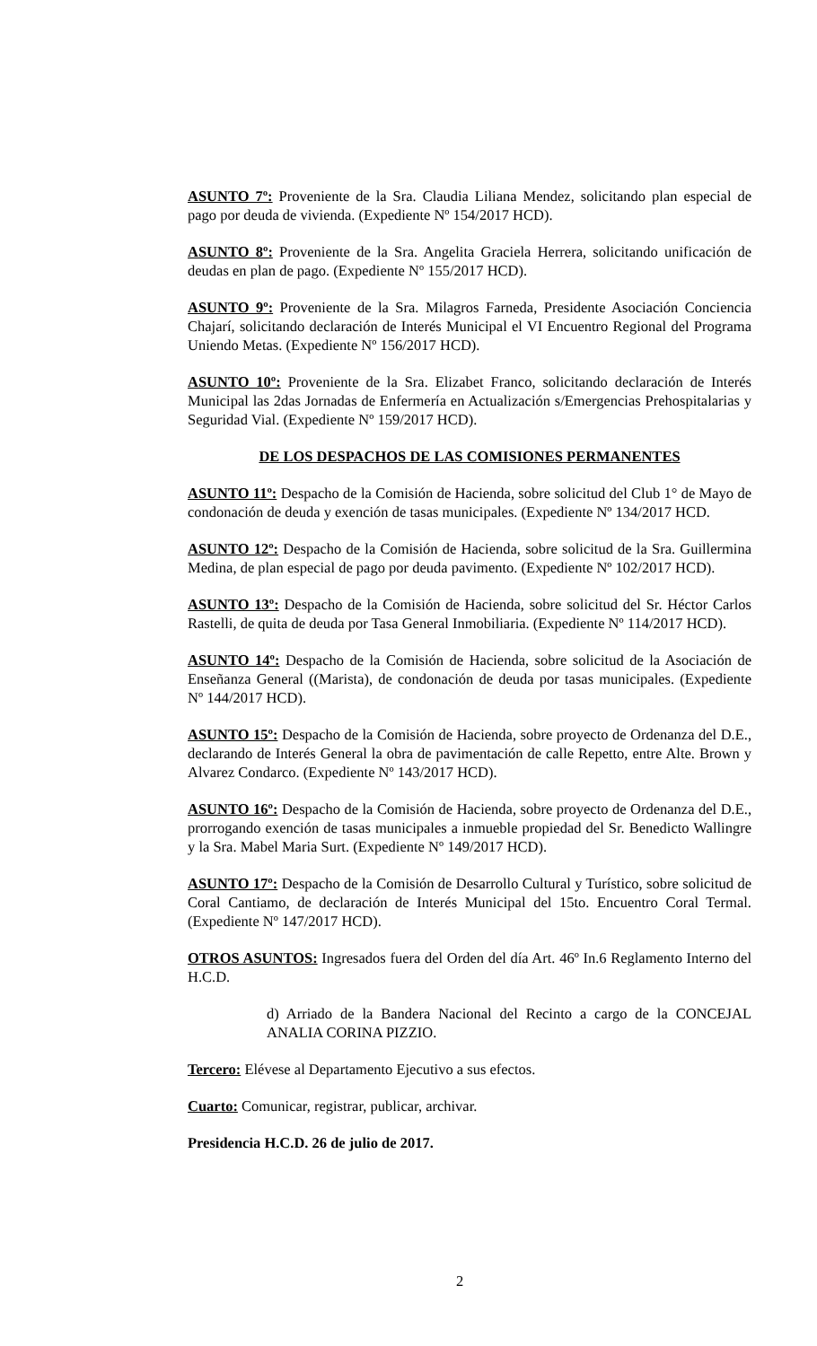ASUNTO 7º: Proveniente de la Sra. Claudia Liliana Mendez, solicitando plan especial de pago por deuda de vivienda. (Expediente Nº 154/2017 HCD).
ASUNTO 8º: Proveniente de la Sra. Angelita Graciela Herrera, solicitando unificación de deudas en plan de pago. (Expediente Nº 155/2017 HCD).
ASUNTO 9º: Proveniente de la Sra. Milagros Farneda, Presidente Asociación Conciencia Chajarí, solicitando declaración de Interés Municipal el VI Encuentro Regional del Programa Uniendo Metas. (Expediente Nº 156/2017 HCD).
ASUNTO 10º: Proveniente de la Sra. Elizabet Franco, solicitando declaración de Interés Municipal las 2das Jornadas de Enfermería en Actualización s/Emergencias Prehospitalarias y Seguridad Vial. (Expediente Nº 159/2017 HCD).
DE LOS DESPACHOS DE LAS COMISIONES PERMANENTES
ASUNTO 11º: Despacho de la Comisión de Hacienda, sobre solicitud del Club 1° de Mayo de condonación de deuda y exención de tasas municipales. (Expediente Nº 134/2017 HCD.
ASUNTO 12º: Despacho de la Comisión de Hacienda, sobre solicitud de la Sra. Guillermina Medina, de plan especial de pago por deuda pavimento. (Expediente Nº 102/2017 HCD).
ASUNTO 13º: Despacho de la Comisión de Hacienda, sobre solicitud del Sr. Héctor Carlos Rastelli, de quita de deuda por Tasa General Inmobiliaria. (Expediente Nº 114/2017 HCD).
ASUNTO 14º: Despacho de la Comisión de Hacienda, sobre solicitud de la Asociación de Enseñanza General ((Marista), de condonación de deuda por tasas municipales. (Expediente Nº 144/2017 HCD).
ASUNTO 15º: Despacho de la Comisión de Hacienda, sobre proyecto de Ordenanza del D.E., declarando de Interés General la obra de pavimentación de calle Repetto, entre Alte. Brown y Alvarez Condarco. (Expediente Nº 143/2017 HCD).
ASUNTO 16º: Despacho de la Comisión de Hacienda, sobre proyecto de Ordenanza del D.E., prorrogando exención de tasas municipales a inmueble propiedad del Sr. Benedicto Wallingre y la Sra. Mabel Maria Surt. (Expediente Nº 149/2017 HCD).
ASUNTO 17º: Despacho de la Comisión de Desarrollo Cultural y Turístico, sobre solicitud de Coral Cantiamo, de declaración de Interés Municipal del 15to. Encuentro Coral Termal. (Expediente Nº 147/2017 HCD).
OTROS ASUNTOS: Ingresados fuera del Orden del día Art. 46º In.6 Reglamento Interno del H.C.D.
d) Arriado de la Bandera Nacional del Recinto a cargo de la CONCEJAL ANALIA CORINA PIZZIO.
Tercero: Elévese al Departamento Ejecutivo a sus efectos.
Cuarto: Comunicar, registrar, publicar, archivar.
Presidencia H.C.D. 26 de julio de 2017.
2